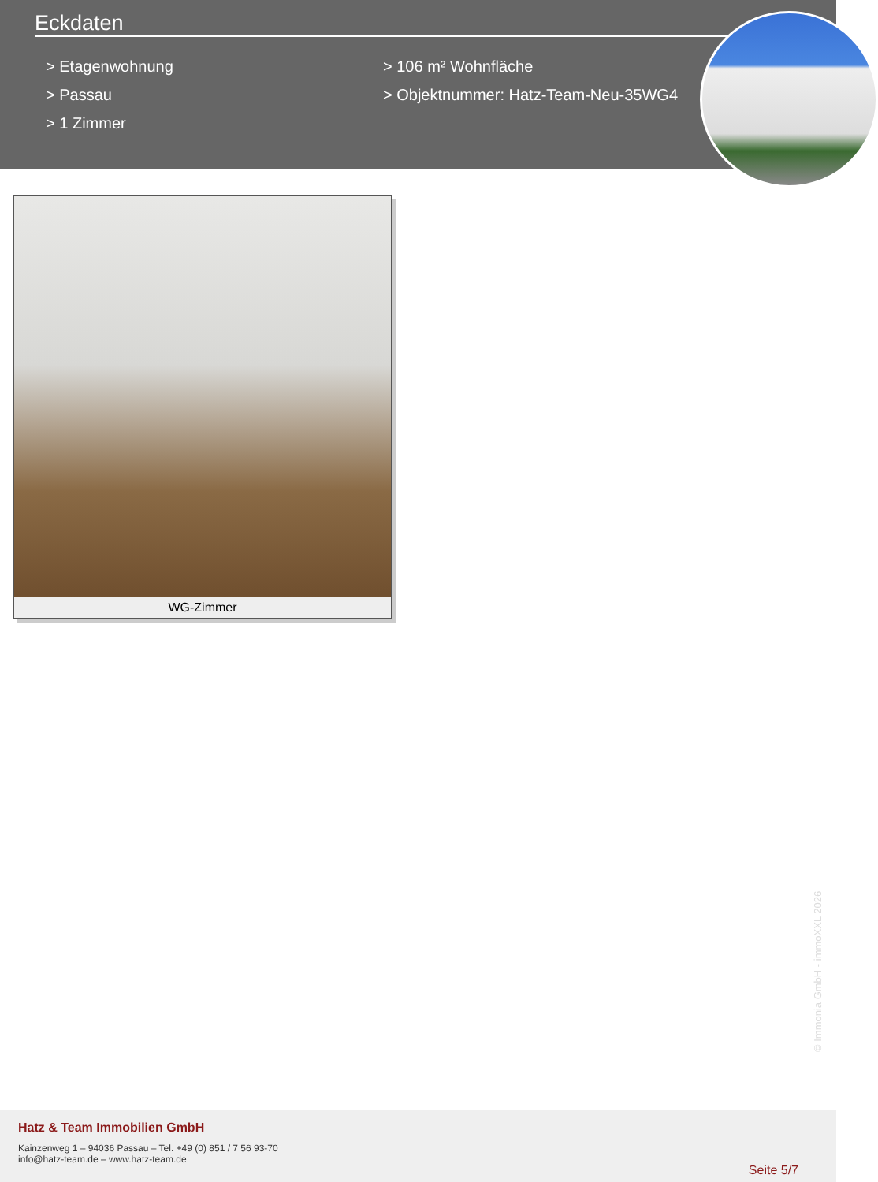Eckdaten
> Etagenwohnung
> Passau
> 1 Zimmer
> 106 m² Wohnfläche
> Objektnummer: Hatz-Team-Neu-35WG4
WG-Zimmer
© Immonia GmbH - immoXXL 2026
Hatz & Team Immobilien GmbH
Kainzenweg 1 – 94036 Passau – Tel. +49 (0) 851 / 7 56 93-70
info@hatz-team.de – www.hatz-team.de
Seite 5/7